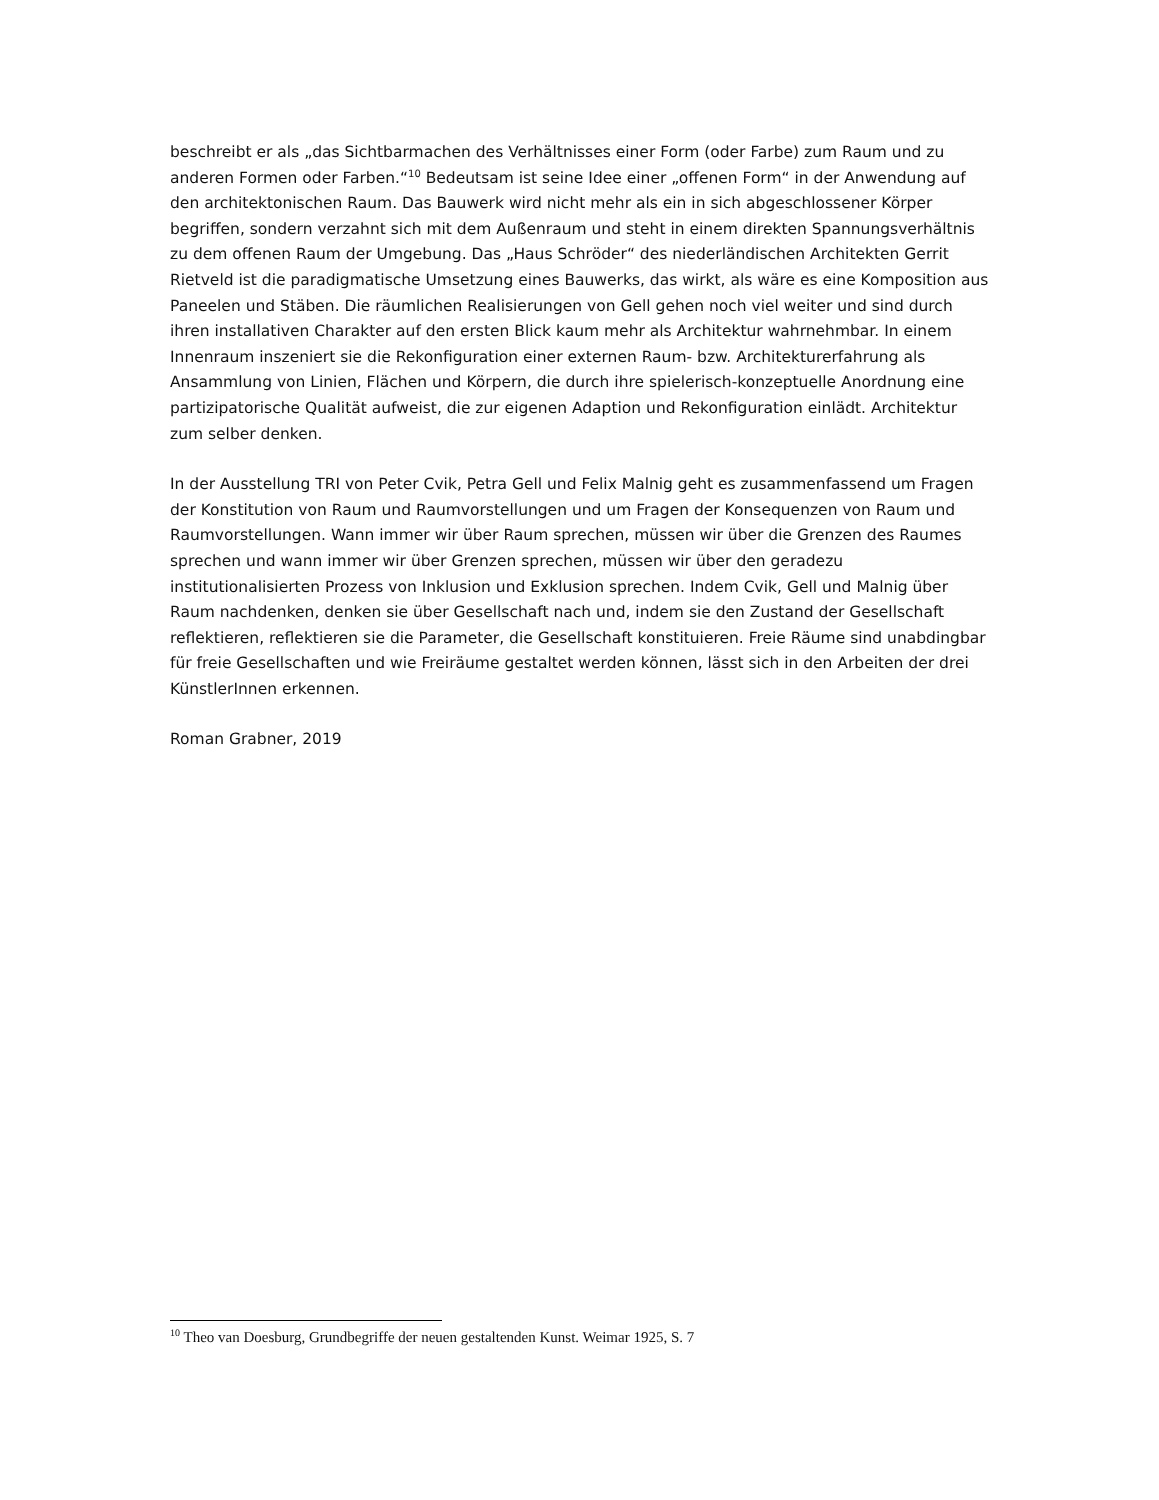beschreibt er als „das Sichtbarmachen des Verhältnisses einer Form (oder Farbe) zum Raum und zu anderen Formen oder Farben.“<sup>10</sup> Bedeutsam ist seine Idee einer „offenen Form“ in der Anwendung auf den architektonischen Raum. Das Bauwerk wird nicht mehr als ein in sich abgeschlossener Körper begriffen, sondern verzahnt sich mit dem Außenraum und steht in einem direkten Spannungsverhältnis zu dem offenen Raum der Umgebung. Das „Haus Schröder“ des niederländischen Architekten Gerrit Rietveld ist die paradigmatische Umsetzung eines Bauwerks, das wirkt, als wäre es eine Komposition aus Paneelen und Stäben. Die räumlichen Realisierungen von Gell gehen noch viel weiter und sind durch ihren installativen Charakter auf den ersten Blick kaum mehr als Architektur wahrnehmbar. In einem Innenraum inszeniert sie die Rekonfiguration einer externen Raum- bzw. Architekturerfahrung als Ansammlung von Linien, Flächen und Körpern, die durch ihre spielerisch-konzeptuelle Anordnung eine partizipatorische Qualität aufweist, die zur eigenen Adaption und Rekonfiguration einlädt. Architektur zum selber denken.
In der Ausstellung TRI von Peter Cvik, Petra Gell und Felix Malnig geht es zusammenfassend um Fragen der Konstitution von Raum und Raumvorstellungen und um Fragen der Konsequenzen von Raum und Raumvorstellungen. Wann immer wir über Raum sprechen, müssen wir über die Grenzen des Raumes sprechen und wann immer wir über Grenzen sprechen, müssen wir über den geradezu institutionalisierten Prozess von Inklusion und Exklusion sprechen. Indem Cvik, Gell und Malnig über Raum nachdenken, denken sie über Gesellschaft nach und, indem sie den Zustand der Gesellschaft reflektieren, reflektieren sie die Parameter, die Gesellschaft konstituieren. Freie Räume sind unabdingbar für freie Gesellschaften und wie Freiräume gestaltet werden können, lässt sich in den Arbeiten der drei KünstlerInnen erkennen.
Roman Grabner, 2019
<sup>10</sup> Theo van Doesburg, Grundbegriffe der neuen gestaltenden Kunst. Weimar 1925, S. 7